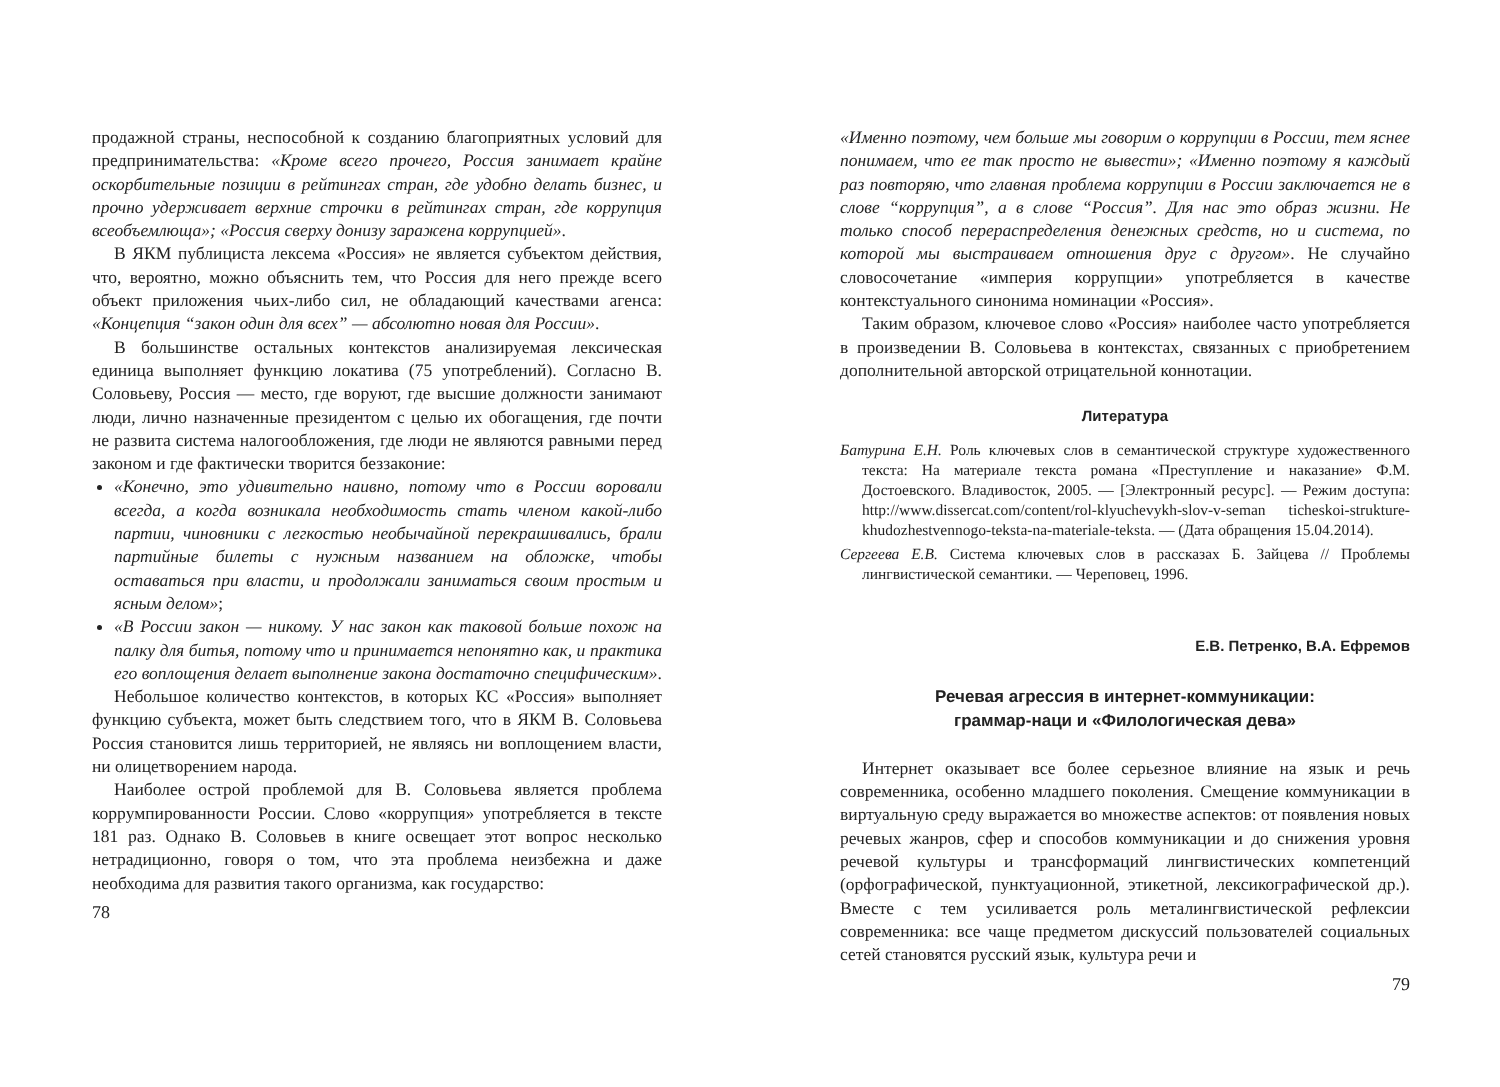продажной страны, неспособной к созданию благоприятных условий для предпринимательства: «Кроме всего прочего, Россия занимает крайне оскорбительные позиции в рейтингах стран, где удобно делать бизнес, и прочно удерживает верхние строчки в рейтингах стран, где коррупция всеобъемлюща»; «Россия сверху донизу заражена коррупцией».
В ЯКМ публициста лексема «Россия» не является субъектом действия, что, вероятно, можно объяснить тем, что Россия для него прежде всего объект приложения чьих-либо сил, не обладающий качествами агенса: «Концепция “закон один для всех” — абсолютно новая для России».
В большинстве остальных контекстов анализируемая лексическая единица выполняет функцию локатива (75 употреблений). Согласно В. Соловьеву, Россия — место, где воруют, где высшие должности занимают люди, лично назначенные президентом с целью их обогащения, где почти не развита система налогообложения, где люди не являются равными перед законом и где фактически творится беззаконие:
«Конечно, это удивительно наивно, потому что в России воровали всегда, а когда возникала необходимость стать членом какой-либо партии, чиновники с легкостью необычайной перекрашивались, брали партийные билеты с нужным названием на обложке, чтобы оставаться при власти, и продолжали заниматься своим простым и ясным делом»;
«В России закон — никому. У нас закон как таковой больше похож на палку для битья, потому что и принимается непонятно как, и практика его воплощения делает выполнение закона достаточно специфическим».
Небольшое количество контекстов, в которых КС «Россия» выполняет функцию субъекта, может быть следствием того, что в ЯКМ В. Соловьева Россия становится лишь территорией, не являясь ни воплощением власти, ни олицетворением народа.
Наиболее острой проблемой для В. Соловьева является проблема коррумпированности России. Слово «коррупция» употребляется в тексте 181 раз. Однако В. Соловьев в книге освещает этот вопрос несколько нетрадиционно, говоря о том, что эта проблема неизбежна и даже необходима для развития такого организма, как государство:
78
«Именно поэтому, чем больше мы говорим о коррупции в России, тем яснее понимаем, что ее так просто не вывести»; «Именно поэтому я каждый раз повторяю, что главная проблема коррупции в России заключается не в слове “коррупция”, а в слове “Россия”. Для нас это образ жизни. Не только способ перераспределения денежных средств, но и система, по которой мы выстраиваем отношения друг с другом». Не случайно словосочетание «империя коррупции» употребляется в качестве контекстуального синонима номинации «Россия».
Таким образом, ключевое слово «Россия» наиболее часто употребляется в произведении В. Соловьева в контекстах, связанных с приобретением дополнительной авторской отрицательной коннотации.
Литература
Батурина Е.Н. Роль ключевых слов в семантической структуре художественного текста: На материале текста романа «Преступление и наказание» Ф.М. Достоевского. Владивосток, 2005. — [Электронный ресурс]. — Режим доступа: http://www.dissercat.com/content/rol-klyuchevykh-slov-v-seman ticheskoi-strukture-khudozhestvennogo-teksta-na-materiale-teksta. — (Дата обращения 15.04.2014).
Сергеева Е.В. Система ключевых слов в рассказах Б. Зайцева // Проблемы лингвистической семантики. — Череповец, 1996.
Е.В. Петренко, В.А. Ефремов
Речевая агрессия в интернет-коммуникации:
граммар-наци и «Филологическая дева»
Интернет оказывает все более серьезное влияние на язык и речь современника, особенно младшего поколения. Смещение коммуникации в виртуальную среду выражается во множестве аспектов: от появления новых речевых жанров, сфер и способов коммуникации и до снижения уровня речевой культуры и трансформаций лингвистических компетенций (орфографической, пунктуационной, этикетной, лексикографической др.). Вместе с тем усиливается роль металингвистической рефлексии современника: все чаще предметом дискуссий пользователей социальных сетей становятся русский язык, культура речи и
79